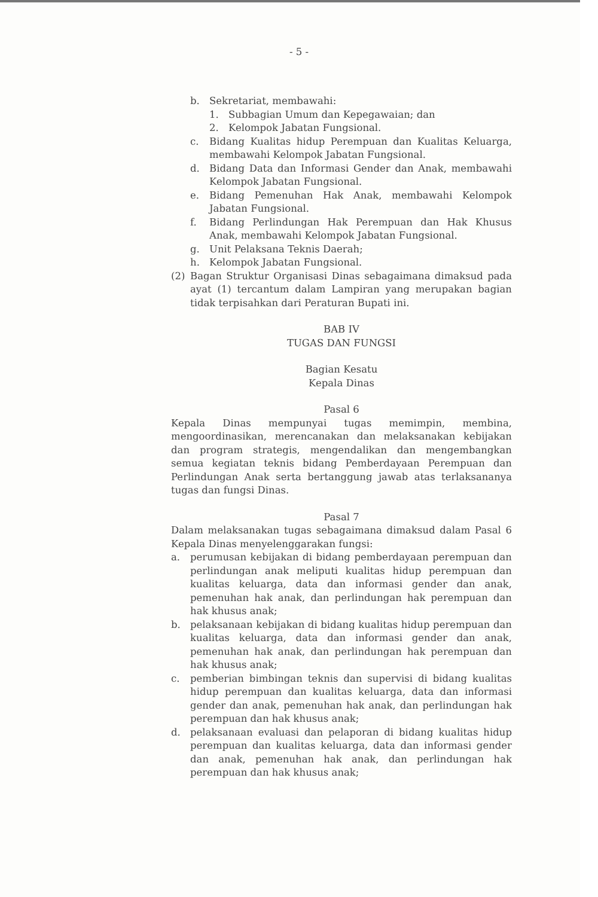- 5 -
b. Sekretariat, membawahi:
1. Subbagian Umum dan Kepegawaian; dan
2. Kelompok Jabatan Fungsional.
c. Bidang Kualitas hidup Perempuan dan Kualitas Keluarga, membawahi Kelompok Jabatan Fungsional.
d. Bidang Data dan Informasi Gender dan Anak, membawahi Kelompok Jabatan Fungsional.
e. Bidang Pemenuhan Hak Anak, membawahi Kelompok Jabatan Fungsional.
f. Bidang Perlindungan Hak Perempuan dan Hak Khusus Anak, membawahi Kelompok Jabatan Fungsional.
g. Unit Pelaksana Teknis Daerah;
h. Kelompok Jabatan Fungsional.
(2) Bagan Struktur Organisasi Dinas sebagaimana dimaksud pada ayat (1) tercantum dalam Lampiran yang merupakan bagian tidak terpisahkan dari Peraturan Bupati ini.
BAB IV
TUGAS DAN FUNGSI
Bagian Kesatu
Kepala Dinas
Pasal 6
Kepala Dinas mempunyai tugas memimpin, membina, mengoordinasikan, merencanakan dan melaksanakan kebijakan dan program strategis, mengendalikan dan mengembangkan semua kegiatan teknis bidang Pemberdayaan Perempuan dan Perlindungan Anak serta bertanggung jawab atas terlaksananya tugas dan fungsi Dinas.
Pasal 7
Dalam melaksanakan tugas sebagaimana dimaksud dalam Pasal 6 Kepala Dinas menyelenggarakan fungsi:
a. perumusan kebijakan di bidang pemberdayaan perempuan dan perlindungan anak meliputi kualitas hidup perempuan dan kualitas keluarga, data dan informasi gender dan anak, pemenuhan hak anak, dan perlindungan hak perempuan dan hak khusus anak;
b. pelaksanaan kebijakan di bidang kualitas hidup perempuan dan kualitas keluarga, data dan informasi gender dan anak, pemenuhan hak anak, dan perlindungan hak perempuan dan hak khusus anak;
c. pemberian bimbingan teknis dan supervisi di bidang kualitas hidup perempuan dan kualitas keluarga, data dan informasi gender dan anak, pemenuhan hak anak, dan perlindungan hak perempuan dan hak khusus anak;
d. pelaksanaan evaluasi dan pelaporan di bidang kualitas hidup perempuan dan kualitas keluarga, data dan informasi gender dan anak, pemenuhan hak anak, dan perlindungan hak perempuan dan hak khusus anak;